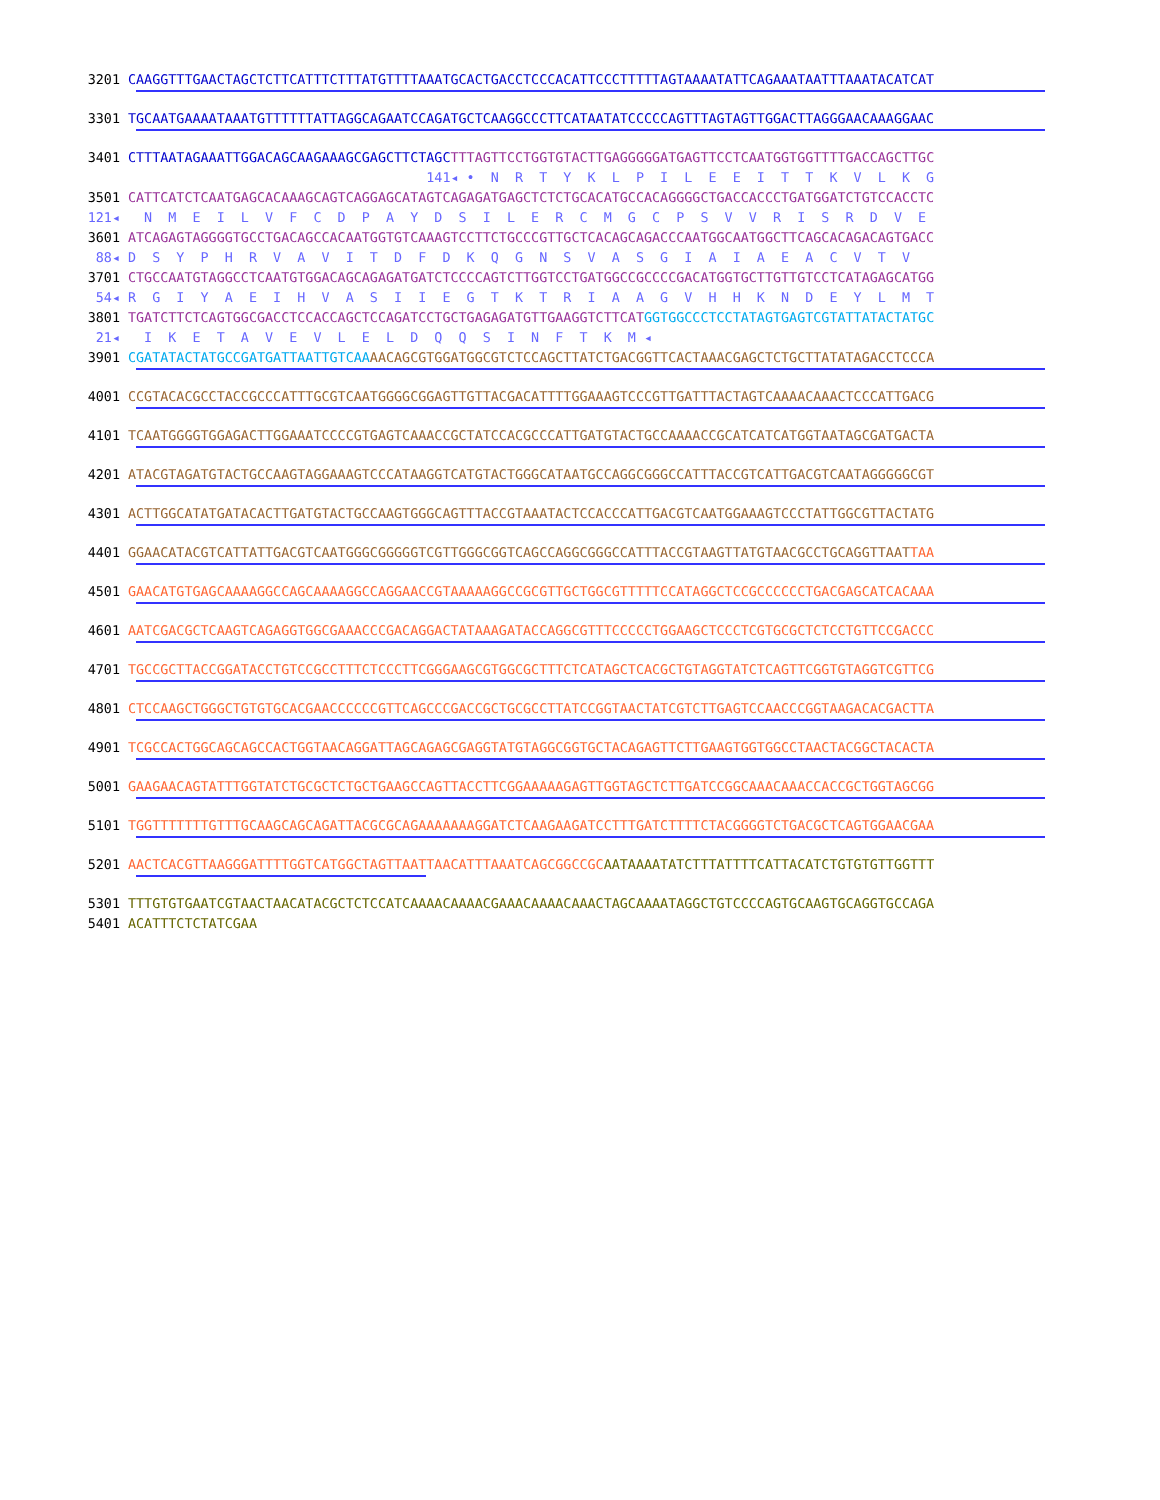3201 CAAGGTTTGAACTAGCTCTTCATTTCTTTATGTTTTAAATGCACTGACCTCCCACATTCCCTTTTTAGTAAAATATTCAGAAATAATTTAAATACATCAT
3301 TGCAATGAAAATAAATGTTTTTTATTAGGCAGAATCCAGATGCTCAAGGCCCTTCATAATATCCCCCAGTTTAGTAGTTGGACTTAGGGAACAAAGGAAC
3401 CTTTAATAGAAATTGGACAGCAAGAAAGCGAGCTTCTAGC TTTAGTTCCTGGTGTACTTGAGGGGGATGAGTTCCTCAATGGTGGTTTTGACCAGCTTGC
141◂ • N R T Y K L P I L E E I T T K V L K G
3501 CATTCATCTCAATGAGCACAAAGCAGTCAGGAGCATAGTCAGAGATGAGCTCTCTGCACATGCCACAGGGGCTGACCACCCTGATGGATCTGTCCACCTC
121◂ N M E I L V F C D P A Y D S I L E R C M G C P S V V R I S R D V E
3601 ATCAGAGTAGGGGTGCCTGACAGCCACAATGGTGTCAAAGTCCTTCTGCCCGTTGCTCACAGCAGACCCAATGGCAATGGCTTCAGCACAGACAGTGACC
88◂ D S Y P H R V A V I T D F D K Q G N S V A S G I A I A E A C V T V
3701 CTGCCAATGTAGGCCTCAATGTGGACAGCAGAGATGATCTCCCCAGTCTTGGTCCTGATGGCCGCCCCGACATGGTGCTTGTTGTCCTCATAGAGCATGG
54◂ R G I Y A E I H V A S I I E G T K T R I A A G V H H K N D E Y L M T
3801 TGATCTTCTCAGTGGCGACCTCCACCAGCTCCAGATCCTGCTGAGAGATGTTGAAGGTCTTCAT GGTGGCCCTCCTATAGTGAGTCGTATTATACTATGC
21◂ I K E T A V E V L E L D Q Q S I N F T K M ◂
3901 CGATATACTATGCCGATGATTAATTGTCAA AACAGCGTGGATGGCGTCTCCAGCTTATCTGACGGTTCACTAAACGAGCTCTGCTTATATAGACCTCCCA
4001 CCGTACACGCCTACCGCCCATTTGCGTCAATGGGGCGGAGTTGTTACGACATTTTGGAAAGTCCCGTTGATTTACTAGTCAAAACAAACTCCCATTGACG
4101 TCAATGGGGTGGAGACTTGGAAATCCCCGTGAGTCAAACCGCTATCCACGCCCATTGATGTACTGCCAAAACCGCATCATCATGGTAATAGCGATGACTA
4201 ATACGTAGATGTACTGCCAAGTAGGAAAGTCCCATAAGGTCATGTACTGGGCATAATGCCAGGCGGGCCATTTACCGTCATTGACGTCAATAGGGGGCGT
4301 ACTTGGCATATGATACACTTGATGTACTGCCAAGTGGGCAGTTTACCGTAAATACTCCACCCATTGACGTCAATGGAAAGTCCCTATTGGCGTTACTATG
4401 GGAACATACGTCATTATTGACGTCAATGGGCGGGGGTCGTTGGGCGGTCAGCCAGGCGGGCCATTTACCGTAAGTTATGTAACGCCTGCAGGTTAAT TAA
4501 GAACATGTGAGCAAAAGGCCAGCAAAAGGCCAGGAACCGTAAAAAGGCCGCGTTGCTGGCGTTTTTCCATAGGCTCCGCCCCCCTGACGAGCATCACAAA
4601 AATCGACGCTCAAGTCAGAGGTGGCGAAACCCGACAGGACTATAAAGATACCAGGCGTTTCCCCCTGGAAGCTCCCTCGTGCGCTCTCCTGTTCCGACCC
4701 TGCCGCTTACCGGATACCTGTCCGCCTTTCTCCCTTCGGGAAGCGTGGCGCTTTCTCATAGCTCACGCTGTAGGTATCTCAGTTCGGTGTAGGTCGTTCG
4801 CTCCAAGCTGGGCTGTGTGCACGAACCCCCCGTTCAGCCCGACCGCTGCGCCTTATCCGGTAACTATCGTCTTGAGTCCAACCCGGTAAGACACGACTTA
4901 TCGCCACTGGCAGCAGCCACTGGTAACAGGATTAGCAGAGCGAGGTATGTAGGCGGTGCTACAGAGTTCTTGAAGTGGTGGCCTAACTACGGCTACACTA
5001 GAAGAACAGTATTTGGTATCTGCGCTCTGCTGAAGCCAGTTACCTTCGGAAAAAGAGTTGGTAGCTCTTGATCCGGCAAACAAACCACCGCTGGTAGCGG
5101 TGGTTTTTTTGTTTGCAAGCAGCAGATTACGCGCAGAAAAAAAGGATCTCAAGAAGATCCTTTGATCTTTTCTACGGGGTCTGACGCTCAGTGGAACGAA
5201 AACTCACGTTAAGGGATTTTGGTCATGGCTAGTTAATTAACATTTAAATCAGCGGCCGC AATAAAATATCTTTATTTTCATTACATCTGTGTGTTGGTTT
5301 TTTGTGTGAATCGTAACTAACATACGCTCTCCATCAAAACAAAACGAAACAAAACAAACTAGCAAAATAGGCTGTCCCCAGTGCAAGTGCAGGTGCCAGA
5401 ACATTTCTCTATCGAA